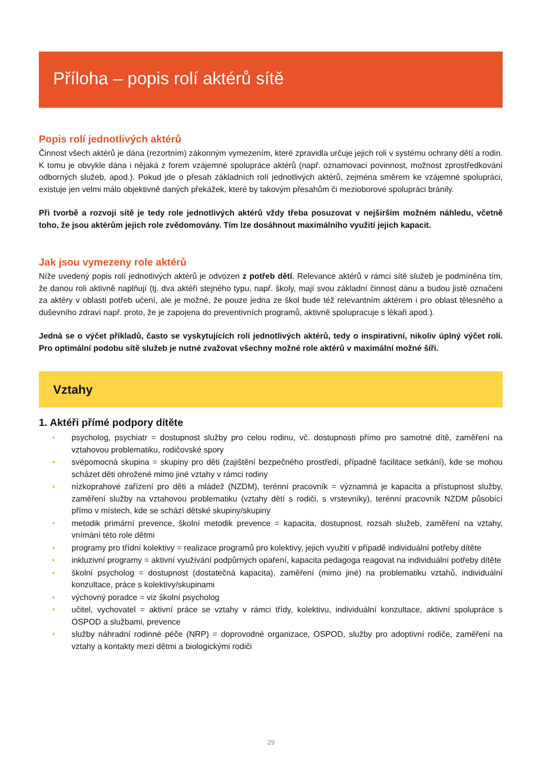Příloha – popis rolí aktérů sítě
Popis rolí jednotlivých aktérů
Činnost všech aktérů je dána (rezortním) zákonným vymezením, které zpravidla určuje jejich roli v systému ochrany dětí a rodin. K tomu je obvykle dána i nějaká z forem vzájemné spolupráce aktérů (např. oznamovací povinnost, možnost zprostředkování odborných služeb, apod.). Pokud jde o přesah základních rolí jednotlivých aktérů, zejména směrem ke vzájemné spolupráci, existuje jen velmi málo objektivně daných překážek, které by takovým přesahům či mezioborové spolupráci bránily.
Při tvorbě a rozvoji sítě je tedy role jednotlivých aktérů vždy třeba posuzovat v nejširším možném náhledu, včetně toho, že jsou aktérům jejich role zvědomovány. Tím lze dosáhnout maximálního využití jejich kapacit.
Jak jsou vymezeny role aktérů
Níže uvedený popis rolí jednotlivých aktérů je odvozen z potřeb dětí. Relevance aktérů v rámci sítě služeb je podmíněna tím, že danou roli aktivně naplňují (tj. dva aktéři stejného typu, např. školy, mají svou základní činnost dánu a budou jistě označeni za aktéry v oblasti potřeb učení, ale je možné, že pouze jedna ze škol bude též relevantním aktérem i pro oblast tělesného a duševního zdraví např. proto, že je zapojena do preventivních programů, aktivně spolupracuje s lékaři apod.).
Jedná se o výčet příkladů, často se vyskytujících rolí jednotlivých aktérů, tedy o inspirativní, nikoliv úplný výčet rolí. Pro optimální podobu sítě služeb je nutné zvažovat všechny možné role aktérů v maximální možné šíři.
Vztahy
1. Aktéři přímé podpory dítěte
• psycholog, psychiatr = dostupnost služby pro celou rodinu, vč. dostupnosti přímo pro samotné dítě, zaměření na vztahovou problematiku, rodičovské spory
• svépomocná skupina = skupiny pro děti (zajištění bezpečného prostředí, případně facilitace setkání), kde se mohou scházet děti ohrožené mimo jiné vztahy v rámci rodiny
• nízkoprahové zařízení pro děti a mládež (NZDM), terénní pracovník = významná je kapacita a přístupnost služby, zaměření služby na vztahovou problematiku (vztahy dětí s rodiči, s vrstevníky), terénní pracovník NZDM působící přímo v místech, kde se schází dětské skupiny/skupiny
• metodik primární prevence, školní metodik prevence = kapacita, dostupnost, rozsah služeb, zaměření na vztahy, vnímání této role dětmi
• programy pro třídní kolektivy = realizace programů pro kolektivy, jejich využití v případě individuální potřeby dítěte
• inkluzivní programy = aktivní využívání podpůrných opaření, kapacita pedagoga reagovat na individuální potřeby dítěte
• školní psycholog = dostupnost (dostatečná kapacita), zaměření (mimo jiné) na problematiku vztahů, individuální konzultace, práce s kolektivy/skupinami
• výchovný poradce = viz školní psycholog
• učitel, vychovatel = aktivní práce se vztahy v rámci třídy, kolektivu, individuální konzultace, aktivní spolupráce s OSPOD a službami, prevence
• služby náhradní rodinné péče (NRP) = doprovodné organizace, OSPOD, služby pro adoptivní rodiče, zaměření na vztahy a kontakty mezi dětmi a biologickými rodiči
29